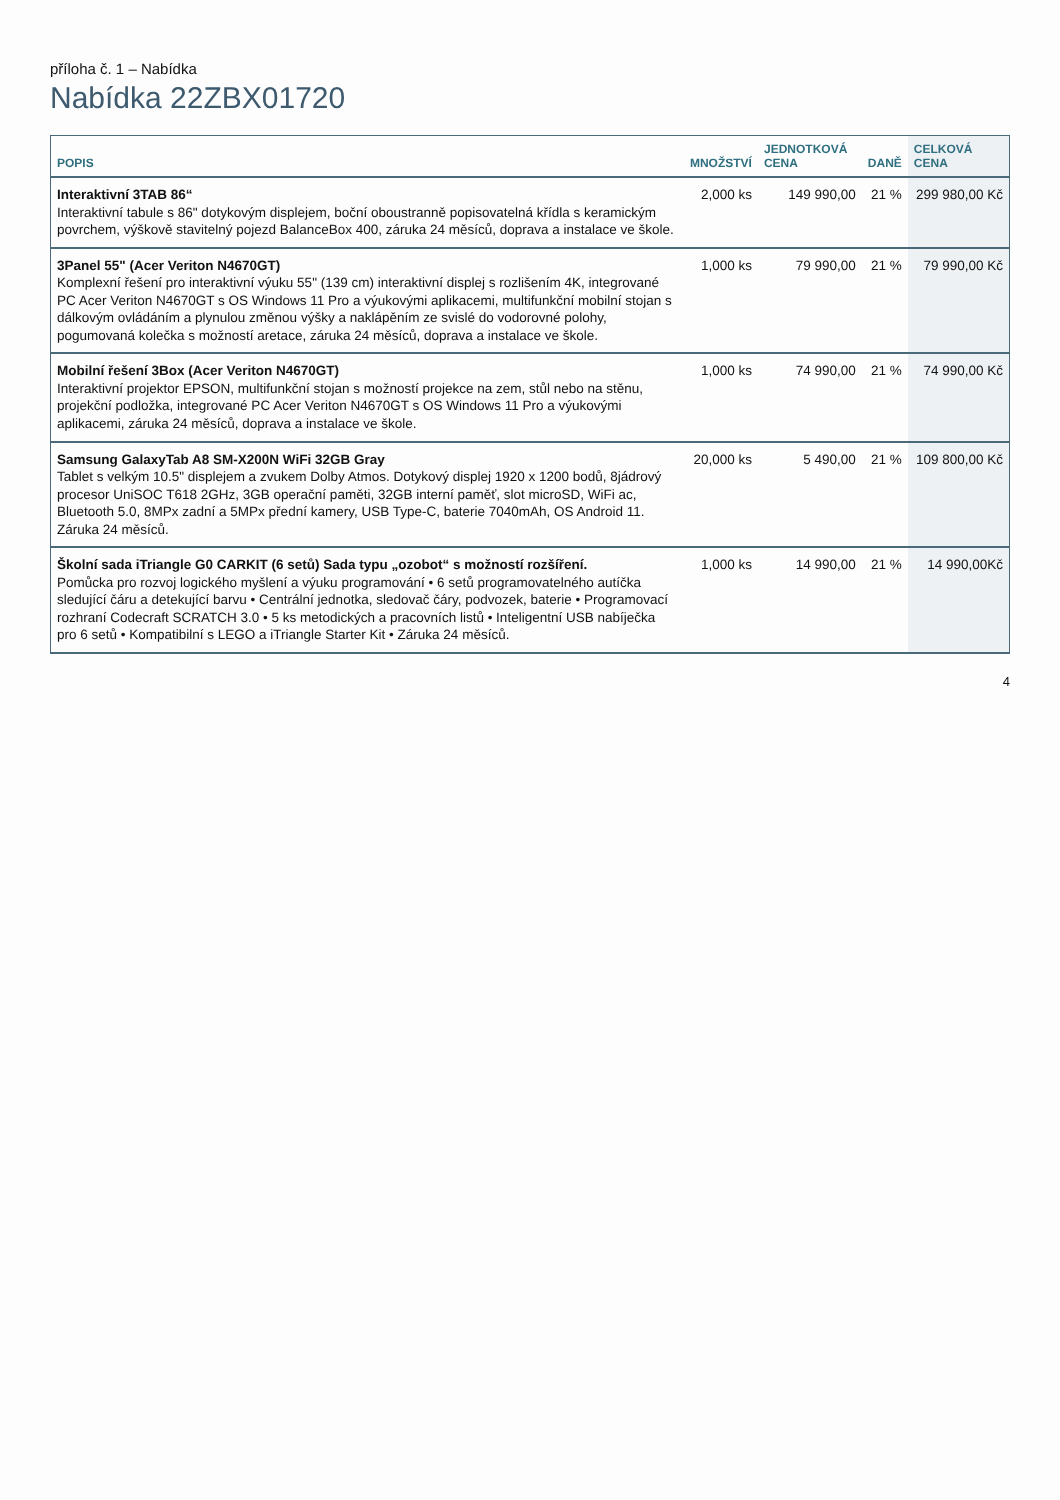příloha č. 1 – Nabídka
Nabídka 22ZBX01720
| POPIS | MNOŽSTVÍ | JEDNOTKOVÁ CENA | DANĚ | CELKOVÁ CENA |
| --- | --- | --- | --- | --- |
| Interaktivní 3TAB 86“ Interaktivní tabule s 86" dotykovým displejem, boční oboustranně popisovatelná křídla s keramickým povrchem, výškově stavitelný pojezd BalanceBox 400, záruka 24 měsíců, doprava a instalace ve škole. | 2,000 ks | 149 990,00 | 21 % | 299 980,00 Kč |
| 3Panel 55" (Acer Veriton N4670GT) Komplexní řešení pro interaktivní výuku 55" (139 cm) interaktivní displej s rozlišením 4K, integrované PC Acer Veriton N4670GT s OS Windows 11 Pro a výukovými aplikacemi, multifunkční mobilní stojan s dálkovým ovládáním a plynulou změnou výšky a naklápěním ze svislé do vodorovné polohy, pogumovaná kolečka s možností aretace, záruka 24 měsíců, doprava a instalace ve škole. | 1,000 ks | 79 990,00 | 21 % | 79 990,00 Kč |
| Mobilní řešení 3Box (Acer Veriton N4670GT) Interaktivní projektor EPSON, multifunkční stojan s možností projekce na zem, stůl nebo na stěnu, projekční podložka, integrované PC Acer Veriton N4670GT s OS Windows 11 Pro a výukovými aplikacemi, záruka 24 měsíců, doprava a instalace ve škole. | 1,000 ks | 74 990,00 | 21 % | 74 990,00 Kč |
| Samsung GalaxyTab A8 SM-X200N WiFi 32GB Gray Tablet s velkým 10.5" displejem a zvukem Dolby Atmos. Dotykový displej 1920 x 1200 bodů, 8jádrový procesor UniSOC T618 2GHz, 3GB operační paměti, 32GB interní paměť, slot microSD, WiFi ac, Bluetooth 5.0, 8MPx zadní a 5MPx přední kamery, USB Type-C, baterie 7040mAh, OS Android 11. Záruka 24 měsíců. | 20,000 ks | 5 490,00 | 21 % | 109 800,00 Kč |
| Školní sada iTriangle G0 CARKIT (6 setů) Sada typu „ozobot“ s možností rozšíření. Pomůcka pro rozvoj logického myšlení a výuku programování • 6 setů programovatelného autíčka sledující čáru a detekující barvu • Centrální jednotka, sledovač čáry, podvozek, baterie • Programovací rozhraní Codecraft SCRATCH 3.0 • 5 ks metodických a pracovních listů • Inteligentní USB nabíječka pro 6 setů • Kompatibilní s LEGO a iTriangle Starter Kit • Záruka 24 měsíců. | 1,000 ks | 14 990,00 | 21 % | 14 990,00Kč |
4